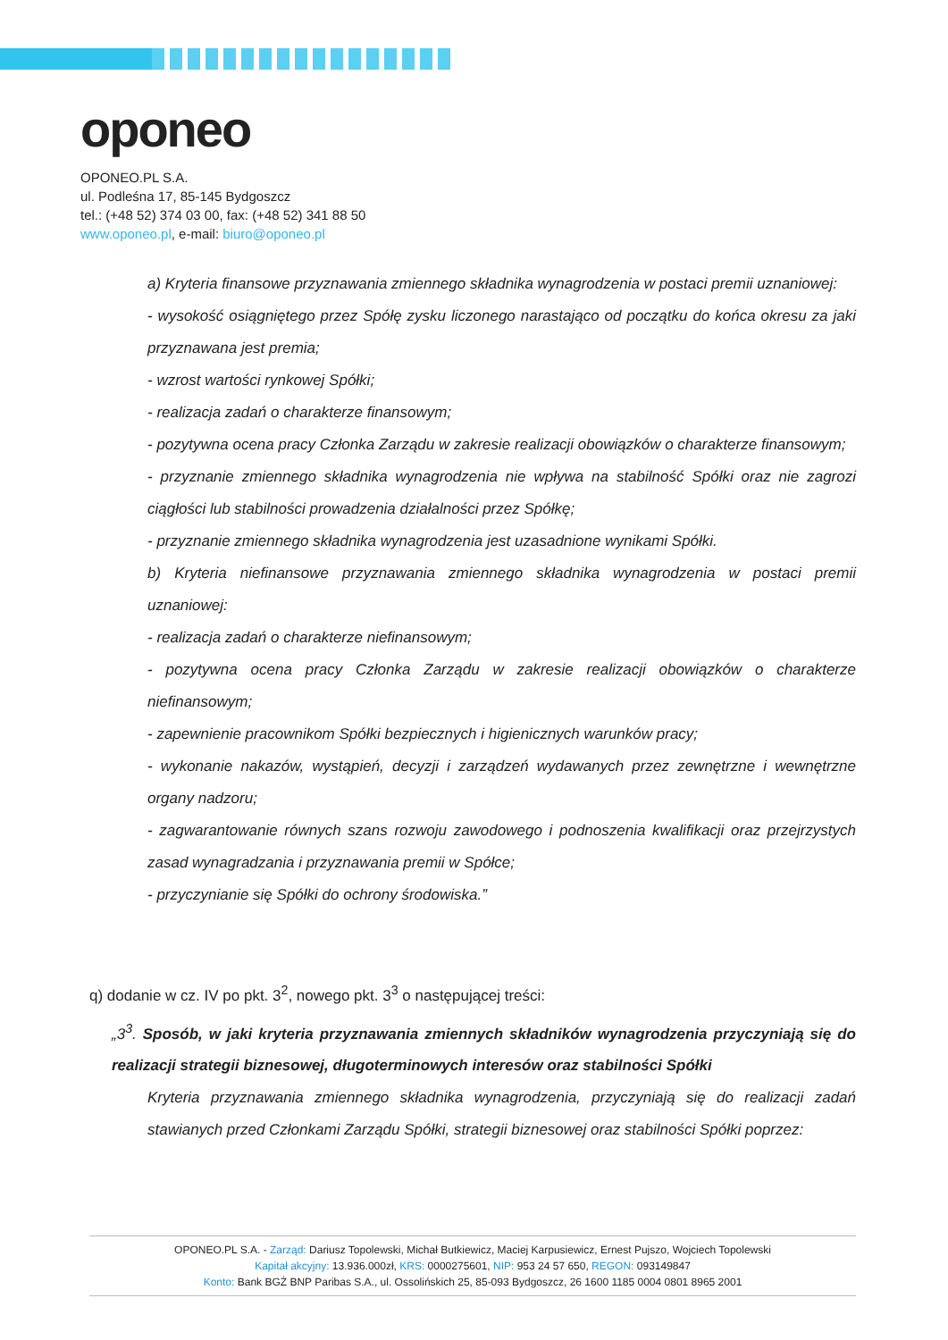oponeo
OPONEO.PL S.A.
ul. Podleśna 17, 85-145 Bydgoszcz
tel.: (+48 52) 374 03 00, fax: (+48 52) 341 88 50
www.oponeo.pl, e-mail: biuro@oponeo.pl
a) Kryteria finansowe przyznawania zmiennego składnika wynagrodzenia w postaci premii uznaniowej:
- wysokość osiągniętego przez Spółę zysku liczonego narastająco od początku do końca okresu za jaki przyznawana jest premia;
- wzrost wartości rynkowej Spółki;
- realizacja zadań o charakterze finansowym;
- pozytywna ocena pracy Członka Zarządu w zakresie realizacji obowiązków o charakterze finansowym;
- przyznanie zmiennego składnika wynagrodzenia nie wpływa na stabilność Spółki oraz nie zagrozi ciągłości lub stabilności prowadzenia działalności przez Spółkę;
- przyznanie zmiennego składnika wynagrodzenia jest uzasadnione wynikami Spółki.
b) Kryteria niefinansowe przyznawania zmiennego składnika wynagrodzenia w postaci premii uznaniowej:
- realizacja zadań o charakterze niefinansowym;
- pozytywna ocena pracy Członka Zarządu w zakresie realizacji obowiązków o charakterze niefinansowym;
- zapewnienie pracownikom Spółki bezpiecznych i higienicznych warunków pracy;
- wykonanie nakazów, wystąpień, decyzji i zarządzeń wydawanych przez zewnętrzne i wewnętrzne organy nadzoru;
- zagwarantowanie równych szans rozwoju zawodowego i podnoszenia kwalifikacji oraz przejrzystych zasad wynagradzania i przyznawania premii w Spółce;
- przyczynianie się Spółki do ochrony środowiska.”
q) dodanie w cz. IV po pkt. 3<sup>2</sup>, nowego pkt. 3<sup>3</sup> o następującej treści:
„3<sup>3</sup>. Sposób, w jaki kryteria przyznawania zmiennych składników wynagrodzenia przyczyniają się do realizacji strategii biznesowej, długoterminowych interesów oraz stabilności Spółki
Kryteria przyznawania zmiennego składnika wynagrodzenia, przyczyniają się do realizacji zadań stawianych przed Członkami Zarządu Spółki, strategii biznesowej oraz stabilności Spółki poprzez:
OPONEO.PL S.A. - Zarząd: Dariusz Topolewski, Michał Butkiewicz, Maciej Karpusiewicz, Ernest Pujszo, Wojciech Topolewski
Kapitał akcyjny: 13.936.000zł, KRS: 0000275601, NIP: 953 24 57 650, REGON: 093149847
Konto: Bank BGŻ BNP Paribas S.A., ul. Ossolińskich 25, 85-093 Bydgoszcz, 26 1600 1185 0004 0801 8965 2001